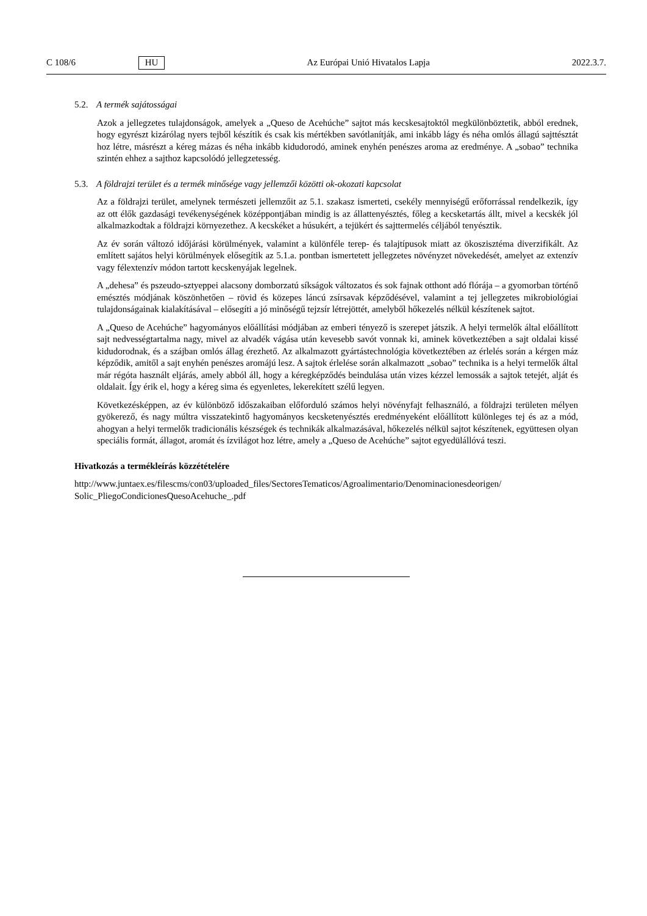C 108/6 HU Az Európai Unió Hivatalos Lapja 2022.3.7.
5.2. A termék sajátosságai
Azok a jellegzetes tulajdonságok, amelyek a „Queso de Acehúche” sajtot más kecskesajtoktól megkülönböztetik, abból erednek, hogy egyrészt kizárólag nyers tejből készítik és csak kis mértékben savótlanítják, ami inkább lágy és néha omlós állagú sajttésztát hoz létre, másrészt a kéreg mázas és néha inkább kidudorodó, aminek enyhén penészes aroma az eredménye. A „sobao” technika szintén ehhez a sajthoz kapcsolódó jellegzetesség.
5.3. A földrajzi terület és a termék minősége vagy jellemzői közötti ok-okozati kapcsolat
Az a földrajzi terület, amelynek természeti jellemzőit az 5.1. szakasz ismerteti, csekély mennyiségű erőforrással rendelkezik, így az ott élők gazdasági tevékenységének középpontjában mindig is az állattenyésztés, főleg a kecsketartás állt, mivel a kecskék jól alkalmazkodtak a földrajzi környezethez. A kecskéket a húsukért, a tejükért és sajttermelés céljából tenyésztik.
Az év során változó időjárási körülmények, valamint a különféle terep- és talajtípusok miatt az ökoszisztéma diverzifikált. Az említett sajátos helyi körülmények elősegítik az 5.1.a. pontban ismertetett jellegzetes növényzet növekedését, amelyet az extenzív vagy félextenzív módon tartott kecskenyájak legelnek.
A „dehesa” és pszeudo-sztyeppei alacsony domborzatú síkságok változatos és sok fajnak otthont adó flórája – a gyomorban történő emésztés módjának köszönhetően – rövid és közepes láncú zsírsavak képződésével, valamint a tej jellegzetes mikrobiológiai tulajdonságainak kialakításával – elősegíti a jó minőségű tejzsír létrejöttét, amelyből hőkezelés nélkül készítenek sajtot.
A „Queso de Acehúche” hagyományos előállítási módjában az emberi tényező is szerepet játszik. A helyi termelők által előállított sajt nedvességtartalma nagy, mivel az alvadék vágása után kevesebb savót vonnak ki, aminek következtében a sajt oldalai kissé kidudorodnak, és a szájban omlós állag érezhető. Az alkalmazott gyártástechnológia következtében az érlelés során a kérgen máz képződik, amitől a sajt enyhén penészes aromájú lesz. A sajtok érlelése során alkalmazott „sobao” technika is a helyi termelők által már régóta használt eljárás, amely abból áll, hogy a kéregképződés beindulása után vizes kézzel lemossák a sajtok tetejét, alját és oldalait. Így érik el, hogy a kéreg sima és egyenletes, lekerekített szélű legyen.
Következésképpen, az év különböző időszakaiban előforduló számos helyi növényfajt felhasználó, a földrajzi területen mélyen gyökerező, és nagy múltra visszatekintő hagyományos kecsketenyésztés eredményeként előállított különleges tej és az a mód, ahogyan a helyi termelők tradicionális készségek és technikák alkalmazásával, hőkezelés nélkül sajtot készítenek, együttesen olyan speciális formát, állagot, aromát és ízvilágot hoz létre, amely a „Queso de Acehúche” sajtot egyedülállóvá teszi.
Hivatkozás a termékleírás közzétételére
http://www.juntaex.es/filescms/con03/uploaded_files/SectoresTematicos/Agroalimentario/Denominacionesdeorigen/
Solic_PliegoCondicionesQuesoAcehuche_.pdf